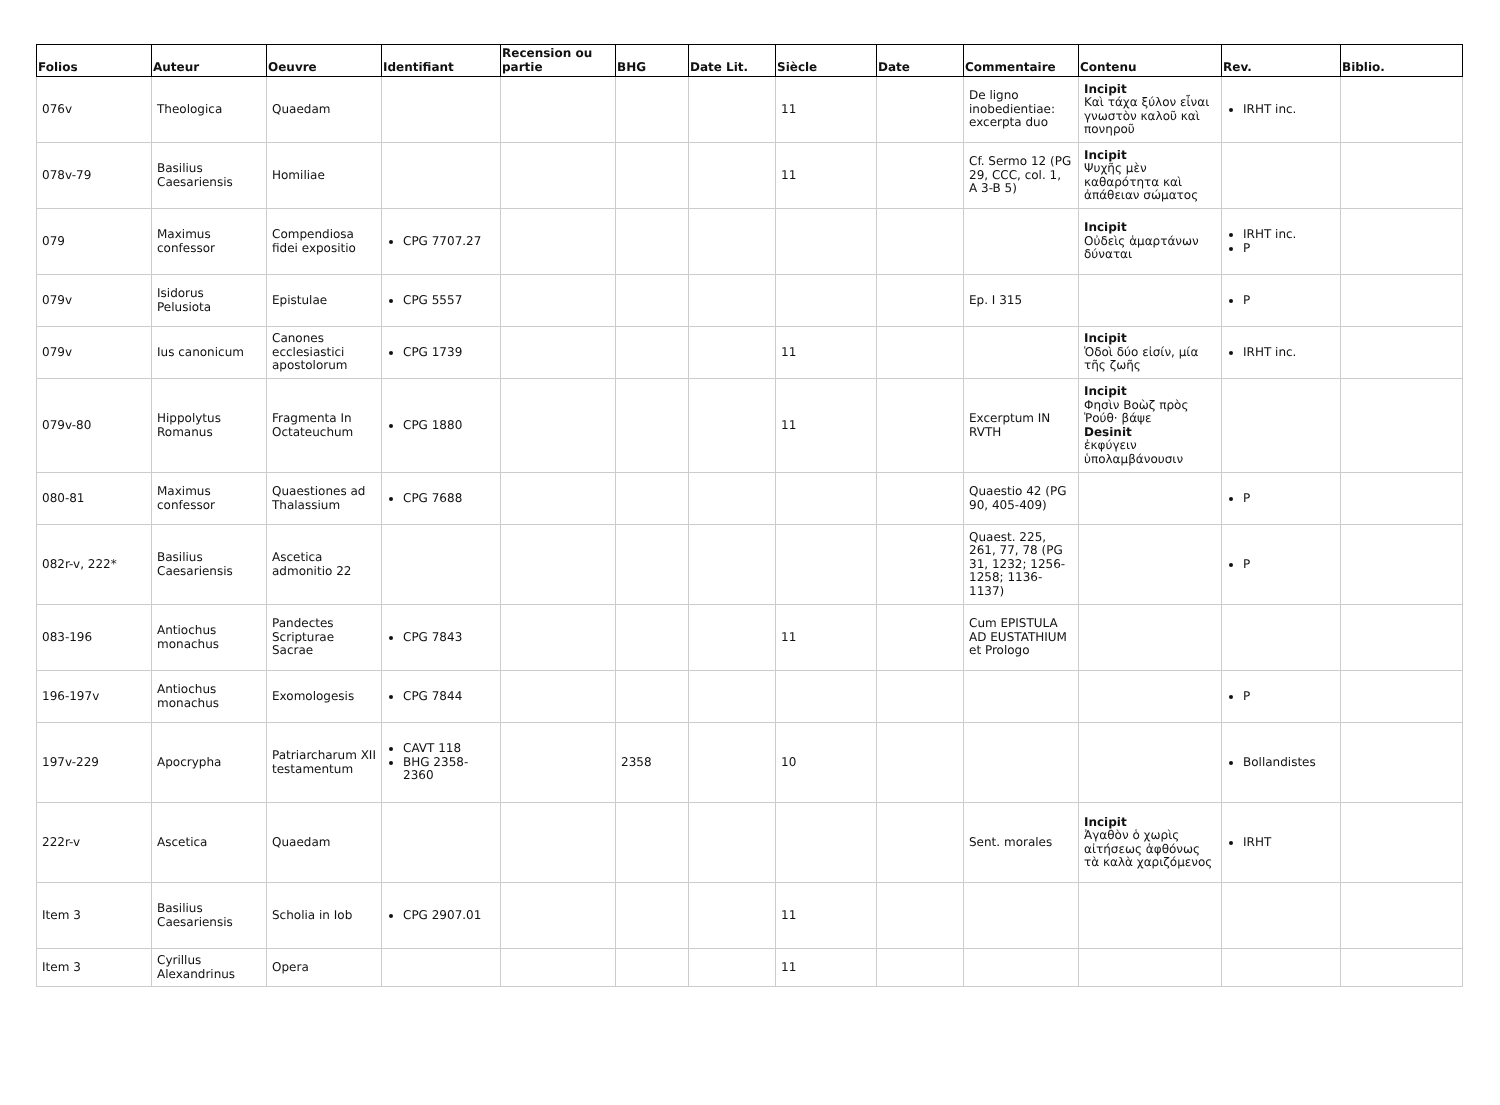| Folios | Auteur | Oeuvre | Identifiant | Recension ou partie | BHG | Date Lit. | Siècle | Date | Commentaire | Contenu | Rev. | Biblio. |
| --- | --- | --- | --- | --- | --- | --- | --- | --- | --- | --- | --- | --- |
| 076v | Theologica | Quaedam | | | | | 11 | | De ligno inobedientiae: excerpta duo | Incipit Καὶ τάχα ξύλον εἶναι γνωστὸν καλοῦ καὶ πονηροῦ | IRHT inc. | |
| 078v-79 | Basilius Caesariensis | Homiliae | | | | | 11 | | Cf. Sermo 12 (PG 29, CCC, col. 1, A 3-B 5) | Incipit Ψυχῆς μὲν καθαρότητα καὶ ἀπάθειαν σώματος | | |
| 079 | Maximus confessor | Compendiosa fidei expositio | CPG 7707.27 | | | | | | | Incipit Οὐδεὶς ἁμαρτάνων δύναται | IRHT inc. P | |
| 079v | Isidorus Pelusiota | Epistulae | CPG 5557 | | | | | | Ep. I 315 | | P | |
| 079v | Ius canonicum | Canones ecclesiastici apostolorum | CPG 1739 | | | | 11 | | | Incipit Ὁδοὶ δύο εἰσίν, μία τῆς ζωῆς | IRHT inc. | |
| 079v-80 | Hippolytus Romanus | Fragmenta In Octateuchum | CPG 1880 | | | | 11 | | Excerptum IN RVTH | Incipit Φησὶν Βοὼζ πρὸς Ῥούθ· βάψε Desinit ἐκφύγειν ὑπολαμβάνουσιν | | |
| 080-81 | Maximus confessor | Quaestiones ad Thalassium | CPG 7688 | | | | | | Quaestio 42 (PG 90, 405-409) | | P | |
| 082r-v, 222* | Basilius Caesariensis | Ascetica admonitio 22 | | | | | | | Quaest. 225, 261, 77, 78 (PG 31, 1232; 1256-1258; 1136-1137) | | P | |
| 083-196 | Antiochus monachus | Pandectes Scripturae Sacrae | CPG 7843 | | | | 11 | | Cum EPISTULA AD EUSTATHIUM et Prologo | | | |
| 196-197v | Antiochus monachus | Exomologesis | CPG 7844 | | | | | | | | P | |
| 197v-229 | Apocrypha | Patriarcharum XII testamentum | CAVT 118 BHG 2358-2360 | | 2358 | | 10 | | | | Bollandistes | |
| 222r-v | Ascetica | Quaedam | | | | | | | Sent. morales | Incipit Ἀγαθὸν ὁ χωρὶς αἰτήσεως ἀφθόνως τὰ καλὰ χαριζόμενος | IRHT | |
| Item 3 | Basilius Caesariensis | Scholia in Iob | CPG 2907.01 | | | | 11 | | | | | |
| Item 3 | Cyrillus Alexandrinus | Opera | | | | | 11 | | | | | |